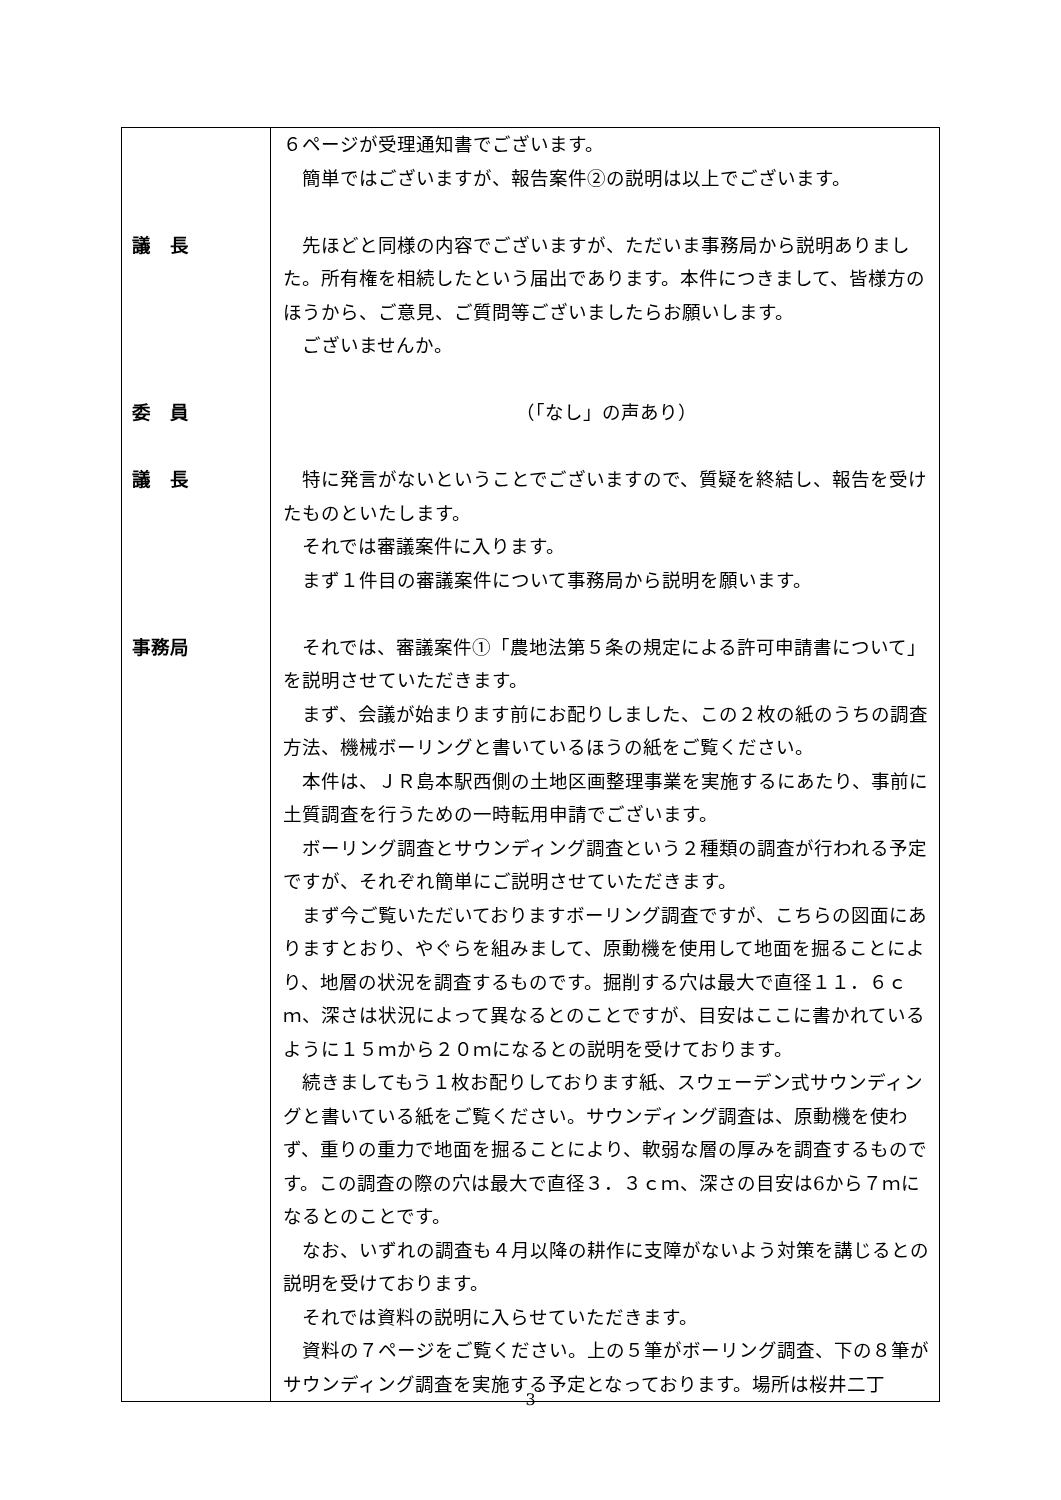| 議 長 委 員 議 長 事務局 | ６ページが受理通知書でございます。 簡単ではございますが、報告案件②の説明は以上でございます。 先ほどと同様の内容でございますが、ただいま事務局から説明ありました。所有権を相続したという届出であります。本件につきまして、皆様方のほうから、ご意見、ご質問等ございましたらお願いします。 ございませんか。 （「なし」の声あり） 特に発言がないということでございますので、質疑を終結し、報告を受けたものといたします。 それでは審議案件に入ります。 まず１件目の審議案件について事務局から説明を願います。 それでは、審議案件①「農地法第５条の規定による許可申請書について」を説明させていただきます。 まず、会議が始まります前にお配りしました、この２枚の紙のうちの調査方法、機械ボーリングと書いているほうの紙をご覧ください。 本件は、ＪＲ島本駅西側の土地区画整理事業を実施するにあたり、事前に土質調査を行うための一時転用申請でございます。 ボーリング調査とサウンディング調査という２種類の調査が行われる予定ですが、それぞれ簡単にご説明させていただきます。 まず今ご覧いただいておりますボーリング調査ですが、こちらの図面にありますとおり、やぐらを組みまして、原動機を使用して地面を掘ることにより、地層の状況を調査するものです。掘削する穴は最大で直径１１．６ｃｍ、深さは状況によって異なるとのことですが、目安はここに書かれているように１５ｍから２０ｍになるとの説明を受けております。 続きましてもう１枚お配りしております紙、スウェーデン式サウンディングと書いている紙をご覧ください。サウンディング調査は、原動機を使わず、重りの重力で地面を掘ることにより、軟弱な層の厚みを調査するものです。この調査の際の穴は最大で直径３．３ｃｍ、深さの目安は6から７ｍになるとのことです。 なお、いずれの調査も４月以降の耕作に支障がないよう対策を講じるとの説明を受けております。 それでは資料の説明に入らせていただきます。 資料の７ページをご覧ください。上の５筆がボーリング調査、下の８筆がサウンディング調査を実施する予定となっております。場所は桜井二丁 |
3